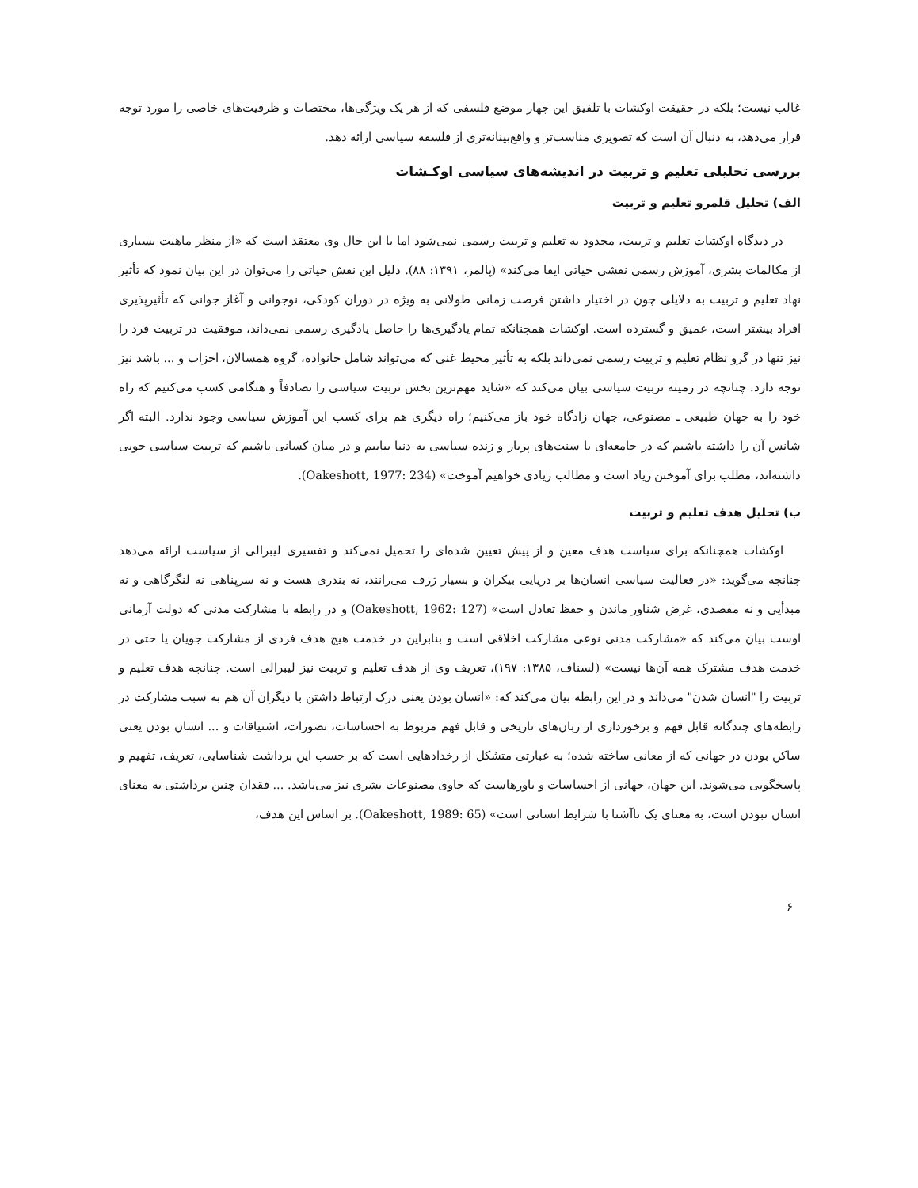غالب نیست؛ بلکه در حقیقت اوکشات با تلفیق این چهار موضع فلسفی که از هر یک ویژگی‌ها، مختصات و ظرفیت‌های خاصی را مورد توجه قرار می‌دهد، به دنبال آن است که تصویری مناسب‌تر و واقع‌بینانه‌تری از فلسفه سیاسی ارائه دهد.
بررسی تحلیلی تعلیم و تربیت در اندیشه‌های سیاسی اوکـشات
الف) تحلیل قلمرو تعلیم و تربیت
در دیدگاه اوکشات تعلیم و تربیت، محدود به تعلیم و تربیت رسمی نمی‌شود اما با این حال وی معتقد است که «از منظر ماهیت بسیاری از مکالمات بشری، آموزش رسمی نقشی حیاتی ایفا می‌کند» (پالمر، ۱۳۹۱: ۸۸). دلیل این نقش حیاتی را می‌توان در این بیان نمود که تأثیر نهاد تعلیم و تربیت به دلایلی چون در اختیار داشتن فرصت زمانی طولانی به ویژه در دوران کودکی، نوجوانی و آغاز جوانی که تأثیرپذیری افراد بیشتر است، عمیق و گسترده است. اوکشات همچنانکه تمام یادگیری‌ها را حاصل یادگیری رسمی نمی‌داند، موفقیت در تربیت فرد را نیز تنها در گرو نظام تعلیم و تربیت رسمی نمی‌داند بلکه به تأثیر محیط غنی که می‌تواند شامل خانواده، گروه همسالان، احزاب و ... باشد نیز توجه دارد. چنانچه در زمینه تربیت سیاسی بیان می‌کند که «شاید مهم‌ترین بخش تربیت سیاسی را تصادفاً و هنگامی کسب می‌کنیم که راه خود را به جهان طبیعی ـ مصنوعی، جهان زادگاه خود باز می‌کنیم؛ راه دیگری هم برای کسب این آموزش سیاسی وجود ندارد. البته اگر شانس آن را داشته باشیم که در جامعه‌ای با سنت‌های پربار و زنده سیاسی به دنیا بیاییم و در میان کسانی باشیم که تربیت سیاسی خوبی داشته‌اند، مطلب برای آموختن زیاد است و مطالب زیادی خواهیم آموخت» (Oakeshott, 1977: 234).
ب) تحلیل هدف تعلیم و تربیت
اوکشات همچنانکه برای سیاست هدف معین و از پیش تعیین شده‌ای را تحمیل نمی‌کند و تفسیری لیبرالی از سیاست ارائه می‌دهد چنانچه می‌گوید: «در فعالیت سیاسی انسان‌ها بر دریایی بیکران و بسیار ژرف می‌رانند، نه بندری هست و نه سرپناهی نه لنگرگاهی و نه مبدأیی و نه مقصدی، غرض شناور ماندن و حفظ تعادل است» (Oakeshott, 1962: 127) و در رابطه با مشارکت مدنی که دولت آرمانی اوست بیان می‌کند که «مشارکت مدنی نوعی مشارکت اخلاقی است و بنابراین در خدمت هیچ هدف فردی از مشارکت جویان یا حتی در خدمت هدف مشترک همه آن‌ها نیست» (لسناف، ۱۳۸۵: ۱۹۷)، تعریف وی از هدف تعلیم و تربیت نیز لیبرالی است. چنانچه هدف تعلیم و تربیت را "انسان شدن" می‌داند و در این رابطه بیان می‌کند که: «انسان بودن یعنی درک ارتباط داشتن با دیگران آن هم به سبب مشارکت در رابطه‌های چندگانه قابل فهم و برخورداری از زبان‌های تاریخی و قابل فهم مربوط به احساسات، تصورات، اشتیاقات و ... انسان بودن یعنی ساکن بودن در جهانی که از معانی ساخته شده؛ به عبارتی متشکل از رخدادهایی است که بر حسب این برداشت شناسایی، تعریف، تفهیم و پاسخگویی می‌شوند. این جهان، جهانی از احساسات و باورهاست که حاوی مصنوعات بشری نیز می‌باشد. ... فقدان چنین برداشتی به معنای انسان نبودن است، به معنای یک ناآشنا با شرایط انسانی است» (Oakeshott, 1989: 65). بر اساس این هدف،
۶